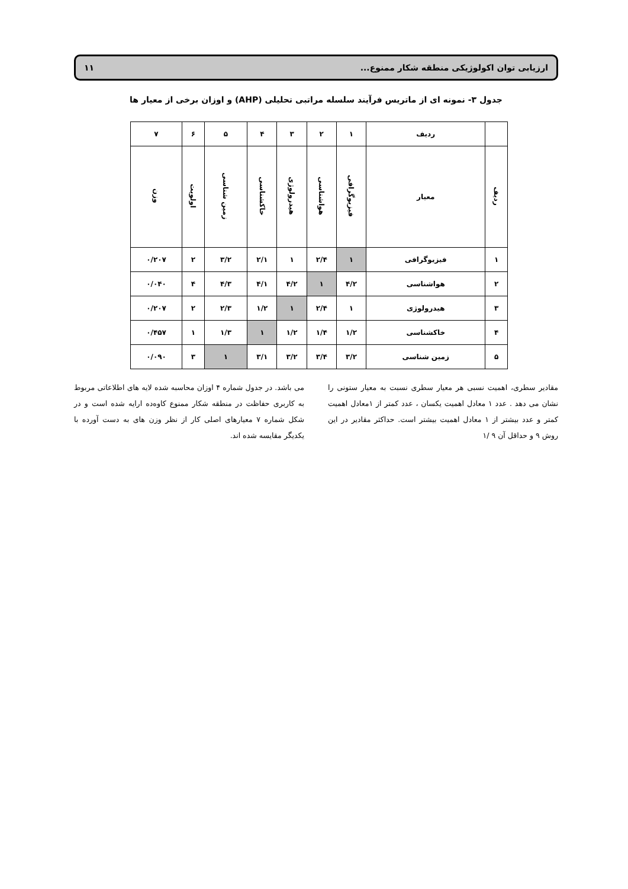ارزیابی توان اکولوژیکی منطقه شکار ممنوع... ۱۱
جدول ۳- نمونه ای از ماتریس فرآیند سلسله مراتبی تحلیلی (AHP) و اوزان برخی از معیار ها
| | ردیف | ۱ | ۲ | ۳ | ۴ | ۵ | ۶ | ۷ |
| --- | --- | --- | --- | --- | --- | --- | --- | --- |
| ردیف | معیار | فیزیوگرافی | هواشناسی | هیدرولوژی | خاکشناسی | زمین شناسی | اولویت | وزن |
| ۱ | فیزیوگرافی | ۱ | ۲/۴ | ۱ | ۲/۱ | ۳/۲ | ۲ | ۰/۲۰۷ |
| ۲ | هواشناسی | ۴/۲ | ۱ | ۴/۲ | ۴/۱ | ۴/۳ | ۴ | ۰/۰۴۰ |
| ۳ | هیدرولوژی | ۱ | ۲/۴ | ۱ | ۱/۲ | ۲/۳ | ۲ | ۰/۲۰۷ |
| ۴ | خاکشناسی | ۱/۲ | ۱/۴ | ۱/۲ | ۱ | ۱/۳ | ۱ | ۰/۴۵۷ |
| ۵ | زمین شناسی | ۳/۲ | ۳/۴ | ۳/۲ | ۳/۱ | ۱ | ۳ | ۰/۰۹۰ |
مقادیر سطری، اهمیت نسبی هر معیار سطری نسبت به معیار ستونی را نشان می دهد . عدد ۱ معادل اهمیت یکسان ، عدد کمتر از ۱معادل اهمیت کمتر و عدد بیشتر از ۱ معادل اهمیت بیشتر است. حداکثر مقادیر در این روش ۹ و حداقل آن ۹ /۱
می باشد. در جدول شماره ۴ اوزان محاسبه شده لایه های اطلاعاتی مربوط به کاربری حفاظت در منطقه شکار ممنوع کاوه‌ده ارایه شده است و در شکل شماره ۷ معیارهای اصلی کار از نظر وزن های به دست آورده با یکدیگر مقایسه شده اند.